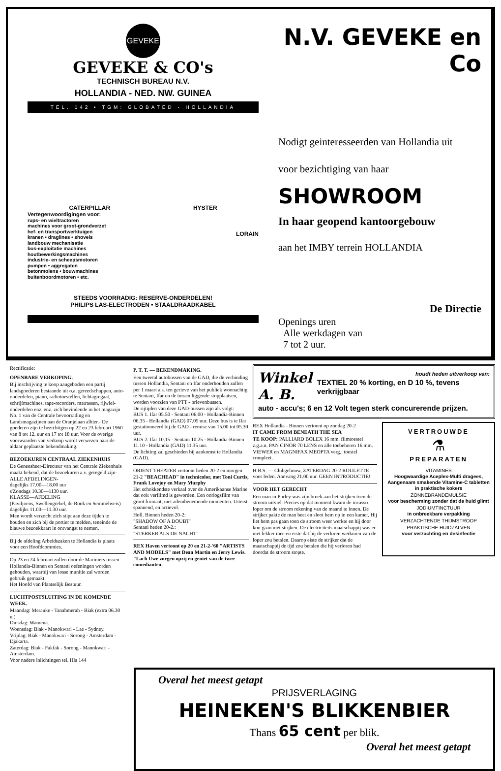GEVEKE
GEVEKE & CO's
TECHNISCH BUREAU N.V.
HOLLANDIA - NED. NW. GUINEA
TEL. 142 • TGM: GLOBATED - HOLLANDIA
CATERPILLAR HYSTER
Vertegenwoordigingen voor:
rups- en wieltractoren
machines voor groot-grondverzet
hef- en transportwerktuigen
kranen • draglines • shovels
landbouw mechanisatie
bos-exploitatie machines
houtbewerkingsmachines
industrie- en scheepsmotoren
pompen • aggregaten
betonmolens • bouwmachines
buitenboordmotoren • etc.
LORAIN
STEEDS VOORRADIG: RESERVE-ONDERDELEN!
PHILIPS LAS-ELECTRODEN • STAALDRAADKABEL
N.V. GEVEKE en Co
Nodigt geinteresseerden van Hollandia uit
voor bezichtiging van haar
SHOWROOM
In haar geopend kantoorgebouw
aan het IMBY terrein HOLLANDIA
De Directie
Openings uren
Alle werkdagen van
7 tot 2 uur.
Rectificatie:
OPENBARE VERKOPING.
Bij inschrijving te koop aangeboden een partij landsgoederen bestaande uit o.a. gereedschappen, auto-onderdelen, piano, radiotoestellen, lichtagregaat, schrijfmachines, tape-recorders, matrassen, rijwiel-onderdelen enz. enz. zich bevindende in het magazijn No. 1 van de Centrale bevoorrading en Landsmagazijnen aan de Oranjelaan alhier.- De goederen zijn te bezichtigen op 22 en 23 februari 1960 van 8 tot 12. uur en 17 tot 18 uur. Voor de overige voorwaarden van verkoop wordt verwezen naar de aldaar geplaatste bekendmaking.
BEZOEKUREN CENTRAAL ZIEKENHUIS
De Geneesheer-Directeur van het Centrale Ziekenhuis maakt bekend, dat de bezoekuren a.v. geregeld zijn-
ALLE AFDELINGEN-
dagelijks 17.00—18.00 uur
s'Zondags 10.30—1130 uur.
KLASSE—AFDELING
(Paviljoens, Swellengrebel, de Rook en Semmelweis)
dagelijks 11.00—11.30 uur.
Men wordt verzocht zich stipt aan deze tijden te houden en zich bij de portier te melden, teneinde de blauwe bezoekkaart in ontvangst te nemen.
Bij de afdeling Arbeidszaken te Hollandia is plaats voor een Hoofdcommies.
Op 23 en 24 februari zullen door de Mariniers tussen Hollandia-Binnen en Sentani oefeningen worden gehouden, waarbij van losse munitie zal worden gebruik gemaakt.
Het Hoofd van Plaatselijk Bestuur.
LUCHTPOSTSLUITING IN DE KOMENDE WEEK.
Maandag: Merauke - Tanahmerah - Biak (extra 06.30 u.)
Dinsdag: Wamena.
Woensdag: Biak - Manokwari - Lae - Sydney.
Vrijdag: Biak - Manokwari - Sorong - Amsterdam - Djakarta.
Zaterdag: Biak - Fakfak - Sorong - Manokwari - Amsterdam.
Voor nadere inlichtingen tel. Hla 144
P. T. T. — BEKENDMAKING.
Een tweetal autobussen van de GAD, die de verbinding tussen Hollandia, Sentani en Ifar onderhouden zullen per 1 maart a.s. ten gerieve van het publiek woonachtig te Sentani, Ifar en de tussen liggende stopplaatsen, worden voorzien van PTT - brievenbussen.
De rijtijden van deze GAD-bussen zijn als volgt:
BUS 1. Ifar 05.50 - Sentani 06.00 - Hollandia-Binnen 06.35 - Hollandia (GAD) 07.05 uur. Deze bus is te Ifar gestationneerd bij de GAD - remise van 15.00 tot 05.30 uur.
BUS 2. Ifar 10.15 - Sentani 10.25 - Hollandia-Binnen 11.10 - Hollandia (GAD) 11.35 uur.
De lichting zal geschieden bij aankomst te Hollandia (GAD).
ORIENT THEATER vertoont heden 20-2 en morgen 21-2 "BEACHEAD" in technicolor, met Toni Curtis, Frank Lovejoy en Mary Murphy
Het schokkendste verkaal over de Amerikaanse Marine dat ooit verfilmd is geworden. Een oorlogsfilm van groot formaat, met adembenemende momenten. Uiterst spannend, en actievol.
Holl. Binnen heden 20-2:
"SHADOW OF A DOUBT"
Sentani heden 20-2.:
"STERKER ALS DE NACHT"
REX Haven vertoont op 20 en 21-2-'60 "ARTISTS AND MODELS" met Dean Martin en Jerry Lewis. "Lach Uwe zorgen opzij en geniet van de twee comedianten.
Winkel
A. B.
houdt heden uitverkoop van:
TEXTIEL 20 % korting, en D 10 %, tevens verkrijgbaar
auto - accu's; 6 en 12 Volt tegen sterk concurerende prijzen.
REX Hollandia - Binnen vertoont op zondag 20-2
IT CAME FROM BENEATH THE SEA
TE KOOP: PALLIARD BOLEX 16 mm. filmtoestel z.g.a.n. PAN CINOR 70 LENS en alle toebehoren 16 mm. VIEWER en MAGNIFAX MEOPTA verg.: toestel compleet.
H.B.S. — Clubgebouw, ZATERDAG 20-2 ROULETTE voor leden. Aanvang 21.00 uur. GEEN INTRODUCTIE!
VOOR HET GERECHT
Een man in Purley was zijn broek aan het strijken toen de stroom uitviel. Precies op dat moment kwam de incasso loper om de stroom rekening van de maand te innen. De strijker pakte de man beet en sloot hem op in een kamer. Hij liet hem pas gaan toen de stroom weer werkte en hij door kon gaan met strijken. De electriciteits maatschappij was er niet lekker mee en eiste dat hij de verloren werkuren van de loper zou betalen. Daarop eiste de strijker dat de maatschappij de tijd zou betalen die hij verloren had doordat de stroom stopte.
VERTROUWDE
⚗
PREPARATEN
VITAMINES
Hoogwaardige Aceplex-Multi dragees, Aangenaam smakende Vitamine-C tabletten in praktische kokers
ZONNEBRANDEMULSIE
voor bescherming zonder dat de huid glimt
JODIUMTINCTUUR
in onbreekbare verpakking
VERZACHTENDE THIJMSTROOP
PRAKTISCHE HUIDZALVEN
voor verzachting en desinfectie
Overal het meest getapt
PRIJSVERLAGING
HEINEKEN'S BLIKKENBIER
Thans 65 cent per blik.
Overal het meest getapt